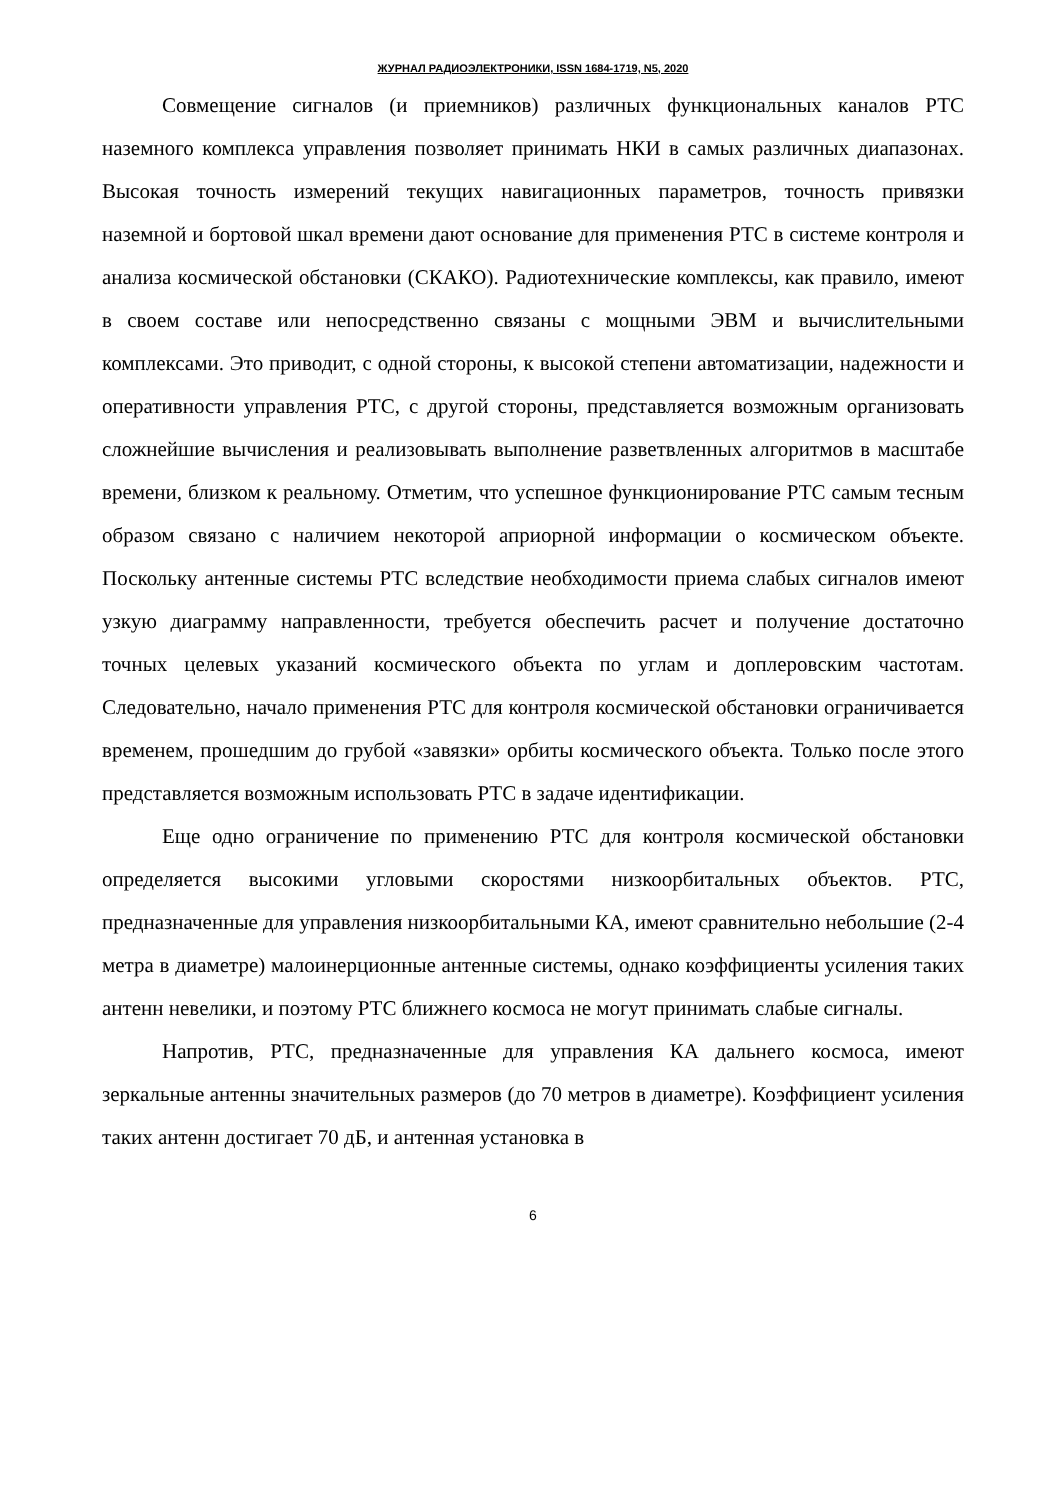ЖУРНАЛ РАДИОЭЛЕКТРОНИКИ, ISSN 1684-1719, N5, 2020
Совмещение сигналов (и приемников) различных функциональных каналов РТС наземного комплекса управления позволяет принимать НКИ в самых различных диапазонах. Высокая точность измерений текущих навигационных параметров, точность привязки наземной и бортовой шкал времени дают основание для применения РТС в системе контроля и анализа космической обстановки (СКАКО). Радиотехнические комплексы, как правило, имеют в своем составе или непосредственно связаны с мощными ЭВМ и вычислительными комплексами. Это приводит, с одной стороны, к высокой степени автоматизации, надежности и оперативности управления РТС, с другой стороны, представляется возможным организовать сложнейшие вычисления и реализовывать выполнение разветвленных алгоритмов в масштабе времени, близком к реальному. Отметим, что успешное функционирование РТС самым тесным образом связано с наличием некоторой априорной информации о космическом объекте. Поскольку антенные системы РТС вследствие необходимости приема слабых сигналов имеют узкую диаграмму направленности, требуется обеспечить расчет и получение достаточно точных целевых указаний космического объекта по углам и доплеровским частотам. Следовательно, начало применения РТС для контроля космической обстановки ограничивается временем, прошедшим до грубой «завязки» орбиты космического объекта. Только после этого представляется возможным использовать РТС в задаче идентификации.
Еще одно ограничение по применению РТС для контроля космической обстановки определяется высокими угловыми скоростями низкоорбитальных объектов. РТС, предназначенные для управления низкоорбитальными КА, имеют сравнительно небольшие (2-4 метра в диаметре) малоинерционные антенные системы, однако коэффициенты усиления таких антенн невелики, и поэтому РТС ближнего космоса не могут принимать слабые сигналы.
Напротив, РТС, предназначенные для управления КА дальнего космоса, имеют зеркальные антенны значительных размеров (до 70 метров в диаметре). Коэффициент усиления таких антенн достигает 70 дБ, и антенная установка в
6